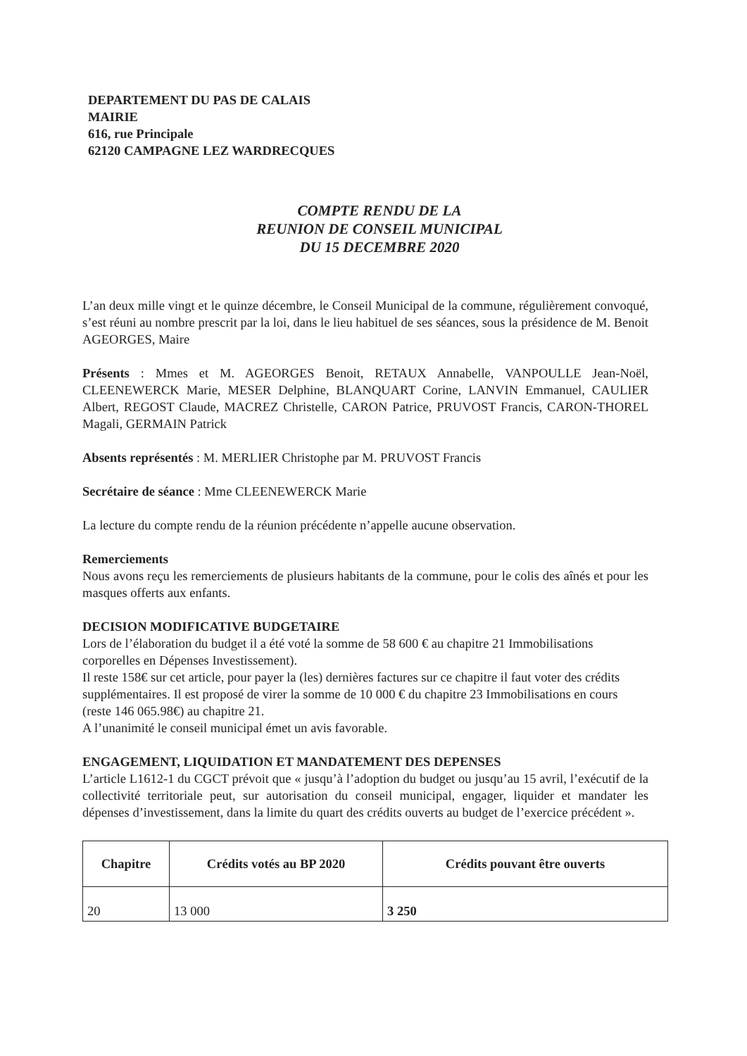DEPARTEMENT DU PAS DE CALAIS
MAIRIE
616, rue Principale
62120 CAMPAGNE LEZ WARDRECQUES
COMPTE RENDU DE LA
REUNION DE CONSEIL MUNICIPAL
DU 15 DECEMBRE 2020
L’an deux mille vingt et le quinze décembre, le Conseil Municipal de la commune, régulièrement convoqué, s’est réuni au nombre prescrit par la loi, dans le lieu habituel de ses séances, sous la présidence de M. Benoit AGEORGES, Maire
Présents : Mmes et M. AGEORGES Benoit, RETAUX Annabelle, VANPOULLE Jean-Noël, CLEENEWERCK Marie, MESER Delphine, BLANQUART Corine, LANVIN Emmanuel, CAULIER Albert, REGOST Claude, MACREZ Christelle, CARON Patrice, PRUVOST Francis, CARON-THOREL Magali, GERMAIN Patrick
Absents représentés : M. MERLIER Christophe par M. PRUVOST Francis
Secrétaire de séance : Mme CLEENEWERCK Marie
La lecture du compte rendu de la réunion précédente n’appelle aucune observation.
Remerciements
Nous avons reçu les remerciements de plusieurs habitants de la commune, pour le colis des aînés et pour les masques offerts aux enfants.
DECISION MODIFICATIVE BUDGETAIRE
Lors de l’élaboration du budget il a été voté la somme de 58 600 € au chapitre 21 Immobilisations corporelles en Dépenses Investissement).
Il reste 158€ sur cet article, pour payer la (les) dernières factures sur ce chapitre il faut voter des crédits supplémentaires. Il est proposé de virer la somme de 10 000 € du chapitre 23 Immobilisations en cours (reste 146 065.98€) au chapitre 21.
A l’unanimité le conseil municipal émet un avis favorable.
ENGAGEMENT, LIQUIDATION ET MANDATEMENT DES DEPENSES
L’article L1612-1 du CGCT prévoit que « jusqu’à l’adoption du budget ou jusqu’au 15 avril, l’exécutif de la collectivité territoriale peut, sur autorisation du conseil municipal, engager, liquider et mandater les dépenses d’investissement, dans la limite du quart des crédits ouverts au budget de l’exercice précédent ».
| Chapitre | Crédits votés au BP 2020 | Crédits pouvant être ouverts |
| --- | --- | --- |
| 20 | 13 000 | 3 250 |